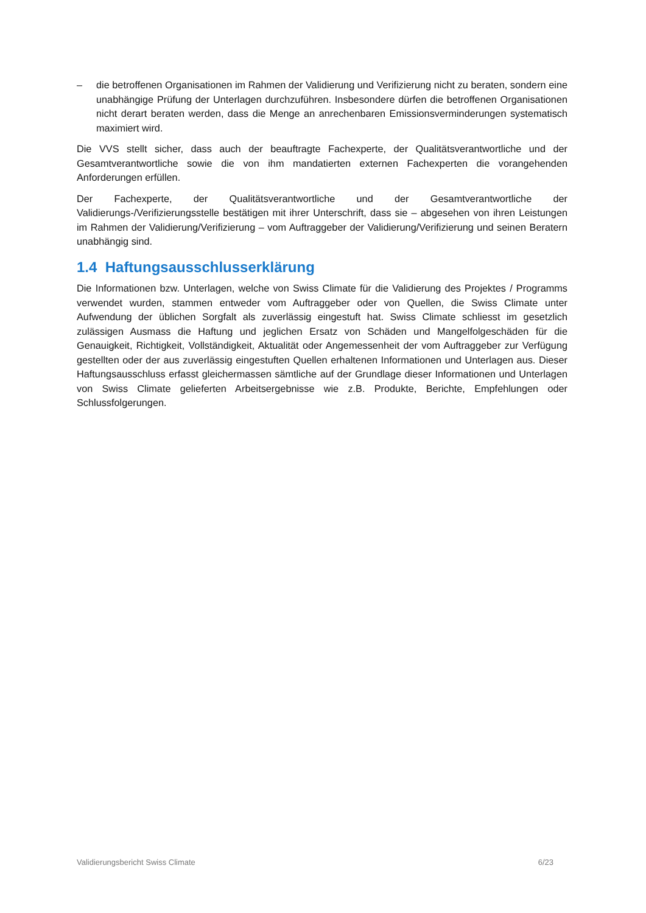– die betroffenen Organisationen im Rahmen der Validierung und Verifizierung nicht zu beraten, sondern eine unabhängige Prüfung der Unterlagen durchzuführen. Insbesondere dürfen die betroffenen Organisationen nicht derart beraten werden, dass die Menge an anrechenbaren Emissionsverminderungen systematisch maximiert wird.
Die VVS stellt sicher, dass auch der beauftragte Fachexperte, der Qualitätsverantwortliche und der Gesamtverantwortliche sowie die von ihm mandatierten externen Fachexperten die vorangehenden Anforderungen erfüllen.
Der Fachexperte, der Qualitätsverantwortliche und der Gesamtverantwortliche der Validierungs-/Verifizierungsstelle bestätigen mit ihrer Unterschrift, dass sie – abgesehen von ihren Leistungen im Rahmen der Validierung/Verifizierung – vom Auftraggeber der Validierung/Verifizierung und seinen Beratern unabhängig sind.
1.4 Haftungsausschlusserklärung
Die Informationen bzw. Unterlagen, welche von Swiss Climate für die Validierung des Projektes / Programms verwendet wurden, stammen entweder vom Auftraggeber oder von Quellen, die Swiss Climate unter Aufwendung der üblichen Sorgfalt als zuverlässig eingestuft hat. Swiss Climate schliesst im gesetzlich zulässigen Ausmass die Haftung und jeglichen Ersatz von Schäden und Mangelfolgeschäden für die Genauigkeit, Richtigkeit, Vollständigkeit, Aktualität oder Angemessenheit der vom Auftraggeber zur Verfügung gestellten oder der aus zuverlässig eingestuften Quellen erhaltenen Informationen und Unterlagen aus. Dieser Haftungsausschluss erfasst gleichermassen sämtliche auf der Grundlage dieser Informationen und Unterlagen von Swiss Climate gelieferten Arbeitsergebnisse wie z.B. Produkte, Berichte, Empfehlungen oder Schlussfolgerungen.
Validierungsbericht Swiss Climate 6/23